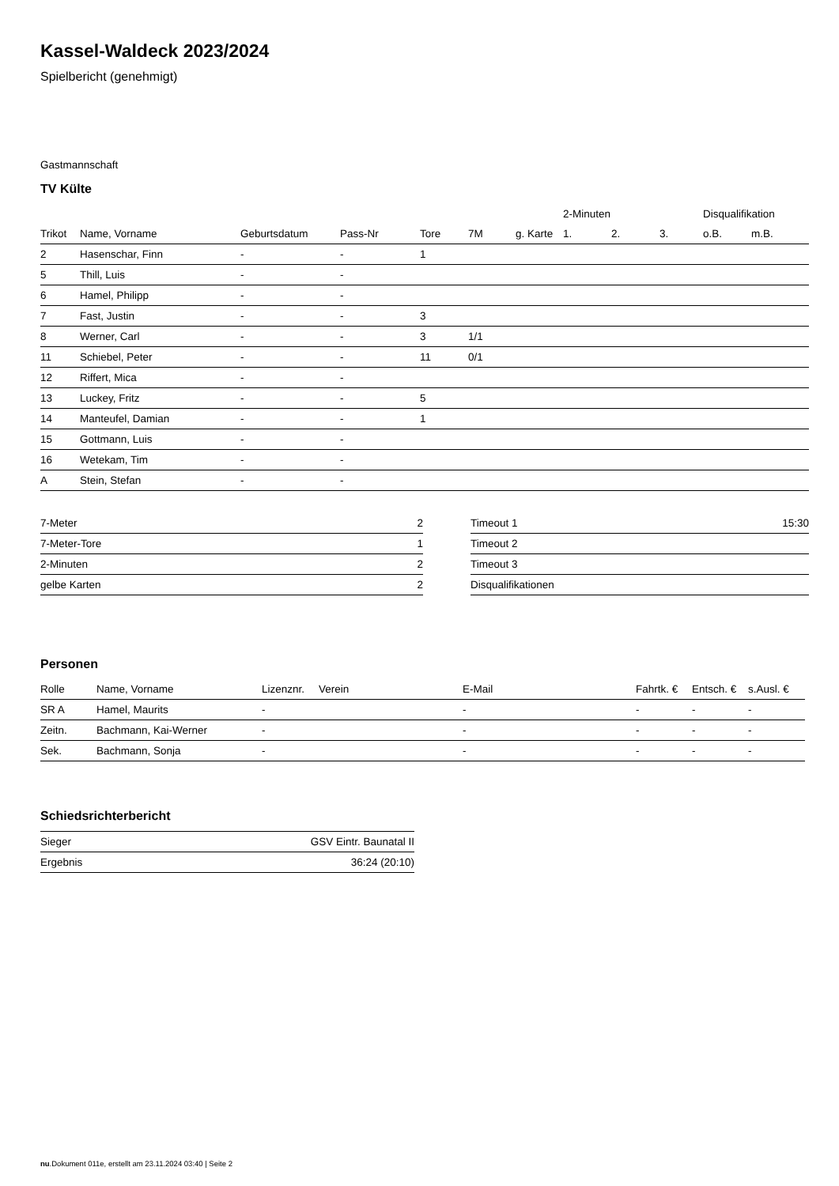Kassel-Waldeck 2023/2024
Spielbericht (genehmigt)
Gastmannschaft
TV Külte
| | | | | | | | 2-Minuten | | | Disqualifikation | |
| --- | --- | --- | --- | --- | --- | --- | --- | --- | --- | --- | --- |
| Trikot | Name, Vorname | Geburtsdatum | Pass-Nr | Tore | 7M | g. Karte | 1. | 2. | 3. | o.B. | m.B. |
| 2 | Hasenschar, Finn | - | - | 1 | | | | | | | |
| 5 | Thill, Luis | - | - | | | | | | | | |
| 6 | Hamel, Philipp | - | - | | | | | | | | |
| 7 | Fast, Justin | - | - | 3 | | | | | | | |
| 8 | Werner, Carl | - | - | 3 | 1/1 | | | | | | |
| 11 | Schiebel, Peter | - | - | 11 | 0/1 | | | | | | |
| 12 | Riffert, Mica | - | - | | | | | | | | |
| 13 | Luckey, Fritz | - | - | 5 | | | | | | | |
| 14 | Manteufel, Damian | - | - | 1 | | | | | | | |
| 15 | Gottmann, Luis | - | - | | | | | | | | |
| 16 | Wetekam, Tim | - | - | | | | | | | | |
| A | Stein, Stefan | - | - | | | | | | | | |
| 7-Meter | 2 |
| 7-Meter-Tore | 1 |
| 2-Minuten | 2 |
| gelbe Karten | 2 |
| Timeout 1 | 15:30 |
| Timeout 2 | |
| Timeout 3 | |
| Disqualifikationen | |
Personen
| Rolle | Name, Vorname | Lizenznr. | Verein | E-Mail | Fahrtk. € | Entsch. € | s.Ausl. € |
| --- | --- | --- | --- | --- | --- | --- | --- |
| SR A | Hamel, Maurits | - | | - | - | - | - |
| Zeitn. | Bachmann, Kai-Werner | - | | - | - | - | - |
| Sek. | Bachmann, Sonja | - | | - | - | - | - |
Schiedsrichterbericht
| Sieger | GSV Eintr. Baunatal II |
| Ergebnis | 36:24 (20:10) |
nu.Dokument 011e, erstellt am 23.11.2024 03:40 | Seite 2